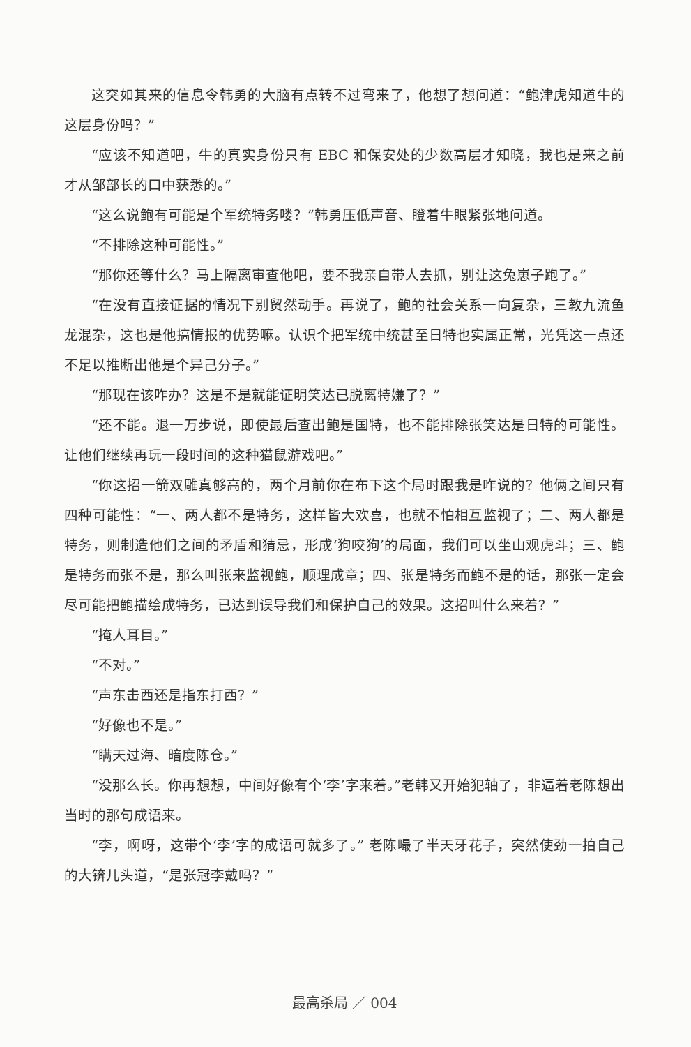这突如其来的信息令韩勇的大脑有点转不过弯来了，他想了想问道：“鲍津虎知道牛的这层身份吗？”
“应该不知道吧，牛的真实身份只有 EBC 和保安处的少数高层才知晓，我也是来之前才从邹部长的口中获悉的。”
“这么说鲍有可能是个军统特务喽？”韩勇压低声音、瞪着牛眼紧张地问道。
“不排除这种可能性。”
“那你还等什么？马上隔离审查他吧，要不我亲自带人去抓，别让这兔崽子跑了。”
“在没有直接证据的情况下别贸然动手。再说了，鲍的社会关系一向复杂，三教九流鱼龙混杂，这也是他搞情报的优势嘛。认识个把军统中统甚至日特也实属正常，光凭这一点还不足以推断出他是个异己分子。”
“那现在该咋办？这是不是就能证明笑达已脱离特嫌了？”
“还不能。退一万步说，即使最后查出鲍是国特，也不能排除张笑达是日特的可能性。让他们继续再玩一段时间的这种猫鼠游戏吧。”
“你这招一箭双雕真够高的，两个月前你在布下这个局时跟我是咋说的？他俩之间只有四种可能性：“一、两人都不是特务，这样皆大欢喜，也就不怕相互监视了；二、两人都是特务，则制造他们之间的矛盾和猜忌，形成‘狗咬狗’的局面，我们可以坐山观虎斗；三、鲍是特务而张不是，那么叫张来监视鲍，顺理成章；四、张是特务而鲍不是的话，那张一定会尽可能把鲍描绘成特务，已达到误导我们和保护自己的效果。这招叫什么来着？”
“掩人耳目。”
“不对。”
“声东击西还是指东打西？”
“好像也不是。”
“瞒天过海、暗度陈仓。”
“没那么长。你再想想，中间好像有个‘李’字来着。”老韩又开始犯轴了，非逼着老陈想出当时的那句成语来。
“李，啊呀，这带个‘李’字的成语可就多了。” 老陈嘬了半天牙花子，突然使劲一拍自己的大锛儿头道，“是张冠李戴吗？”
最高杀局 ／ 004